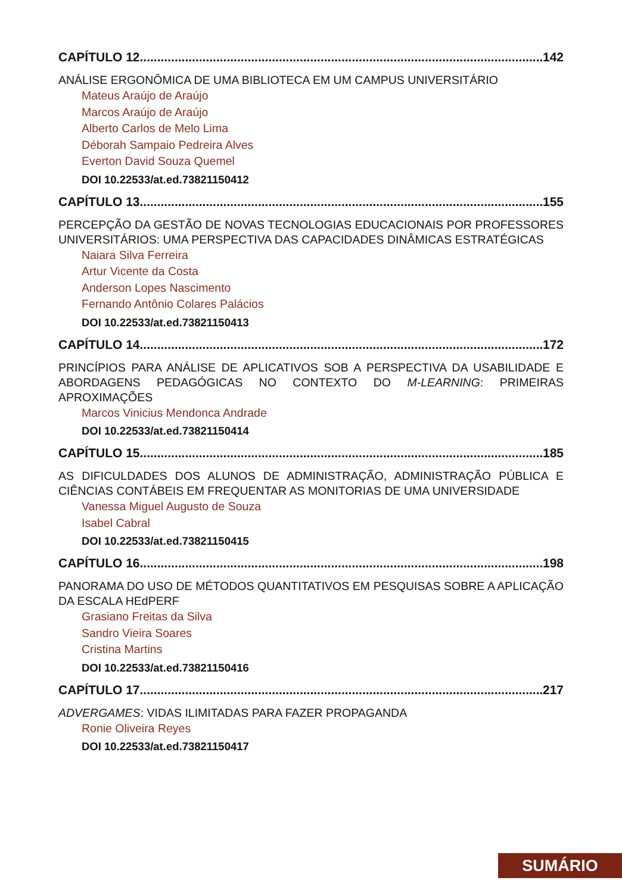CAPÍTULO 12 142
ANÁLISE ERGONÔMICA DE UMA BIBLIOTECA EM UM CAMPUS UNIVERSITÁRIO
Mateus Araújo de Araújo
Marcos Araújo de Araújo
Alberto Carlos de Melo Lima
Déborah Sampaio Pedreira Alves
Everton David Souza Quemel
DOI 10.22533/at.ed.73821150412
CAPÍTULO 13 155
PERCEPÇÃO DA GESTÃO DE NOVAS TECNOLOGIAS EDUCACIONAIS POR PROFESSORES UNIVERSITÁRIOS: UMA PERSPECTIVA DAS CAPACIDADES DINÂMICAS ESTRATÉGICAS
Naiara Silva Ferreira
Artur Vicente da Costa
Anderson Lopes Nascimento
Fernando Antônio Colares Palácios
DOI 10.22533/at.ed.73821150413
CAPÍTULO 14 172
PRINCÍPIOS PARA ANÁLISE DE APLICATIVOS SOB A PERSPECTIVA DA USABILIDADE E ABORDAGENS PEDAGÓGICAS NO CONTEXTO DO M-LEARNING: PRIMEIRAS APROXIMAÇÕES
Marcos Vinicius Mendonca Andrade
DOI 10.22533/at.ed.73821150414
CAPÍTULO 15 185
AS DIFICULDADES DOS ALUNOS DE ADMINISTRAÇÃO, ADMINISTRAÇÃO PÚBLICA E CIÊNCIAS CONTÁBEIS EM FREQUENTAR AS MONITORIAS DE UMA UNIVERSIDADE
Vanessa Miguel Augusto de Souza
Isabel Cabral
DOI 10.22533/at.ed.73821150415
CAPÍTULO 16 198
PANORAMA DO USO DE MÉTODOS QUANTITATIVOS EM PESQUISAS SOBRE A APLICAÇÃO DA ESCALA HEdPERF
Grasiano Freitas da Silva
Sandro Vieira Soares
Cristina Martins
DOI 10.22533/at.ed.73821150416
CAPÍTULO 17 217
ADVERGAMES: VIDAS ILIMITADAS PARA FAZER PROPAGANDA
Ronie Oliveira Reyes
DOI 10.22533/at.ed.73821150417
SUMÁRIO